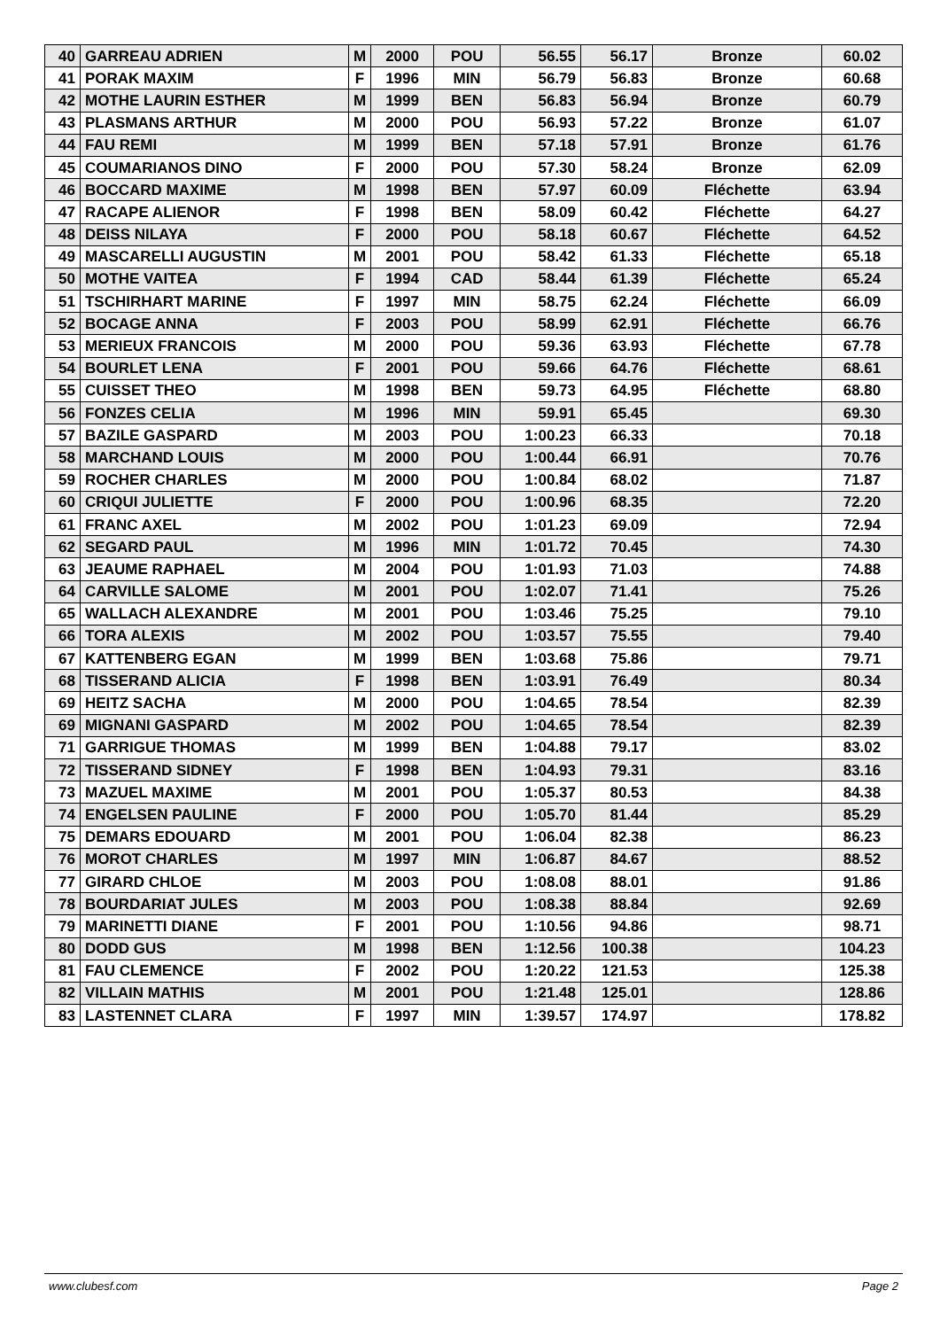| 40 | GARREAU ADRIEN | M | 2000 | POU | 56.55 | 56.17 | Bronze | 60.02 |
| 41 | PORAK MAXIM | F | 1996 | MIN | 56.79 | 56.83 | Bronze | 60.68 |
| 42 | MOTHE LAURIN ESTHER | M | 1999 | BEN | 56.83 | 56.94 | Bronze | 60.79 |
| 43 | PLASMANS ARTHUR | M | 2000 | POU | 56.93 | 57.22 | Bronze | 61.07 |
| 44 | FAU REMI | M | 1999 | BEN | 57.18 | 57.91 | Bronze | 61.76 |
| 45 | COUMARIANOS DINO | F | 2000 | POU | 57.30 | 58.24 | Bronze | 62.09 |
| 46 | BOCCARD MAXIME | M | 1998 | BEN | 57.97 | 60.09 | Fléchette | 63.94 |
| 47 | RACAPE ALIENOR | F | 1998 | BEN | 58.09 | 60.42 | Fléchette | 64.27 |
| 48 | DEISS NILAYA | F | 2000 | POU | 58.18 | 60.67 | Fléchette | 64.52 |
| 49 | MASCARELLI AUGUSTIN | M | 2001 | POU | 58.42 | 61.33 | Fléchette | 65.18 |
| 50 | MOTHE VAITEA | F | 1994 | CAD | 58.44 | 61.39 | Fléchette | 65.24 |
| 51 | TSCHIRHART MARINE | F | 1997 | MIN | 58.75 | 62.24 | Fléchette | 66.09 |
| 52 | BOCAGE ANNA | F | 2003 | POU | 58.99 | 62.91 | Fléchette | 66.76 |
| 53 | MERIEUX FRANCOIS | M | 2000 | POU | 59.36 | 63.93 | Fléchette | 67.78 |
| 54 | BOURLET LENA | F | 2001 | POU | 59.66 | 64.76 | Fléchette | 68.61 |
| 55 | CUISSET THEO | M | 1998 | BEN | 59.73 | 64.95 | Fléchette | 68.80 |
| 56 | FONZES CELIA | M | 1996 | MIN | 59.91 | 65.45 | | 69.30 |
| 57 | BAZILE GASPARD | M | 2003 | POU | 1:00.23 | 66.33 | | 70.18 |
| 58 | MARCHAND LOUIS | M | 2000 | POU | 1:00.44 | 66.91 | | 70.76 |
| 59 | ROCHER CHARLES | M | 2000 | POU | 1:00.84 | 68.02 | | 71.87 |
| 60 | CRIQUI JULIETTE | F | 2000 | POU | 1:00.96 | 68.35 | | 72.20 |
| 61 | FRANC AXEL | M | 2002 | POU | 1:01.23 | 69.09 | | 72.94 |
| 62 | SEGARD PAUL | M | 1996 | MIN | 1:01.72 | 70.45 | | 74.30 |
| 63 | JEAUME RAPHAEL | M | 2004 | POU | 1:01.93 | 71.03 | | 74.88 |
| 64 | CARVILLE SALOME | M | 2001 | POU | 1:02.07 | 71.41 | | 75.26 |
| 65 | WALLACH ALEXANDRE | M | 2001 | POU | 1:03.46 | 75.25 | | 79.10 |
| 66 | TORA ALEXIS | M | 2002 | POU | 1:03.57 | 75.55 | | 79.40 |
| 67 | KATTENBERG EGAN | M | 1999 | BEN | 1:03.68 | 75.86 | | 79.71 |
| 68 | TISSERAND ALICIA | F | 1998 | BEN | 1:03.91 | 76.49 | | 80.34 |
| 69 | HEITZ SACHA | M | 2000 | POU | 1:04.65 | 78.54 | | 82.39 |
| 69 | MIGNANI GASPARD | M | 2002 | POU | 1:04.65 | 78.54 | | 82.39 |
| 71 | GARRIGUE THOMAS | M | 1999 | BEN | 1:04.88 | 79.17 | | 83.02 |
| 72 | TISSERAND SIDNEY | F | 1998 | BEN | 1:04.93 | 79.31 | | 83.16 |
| 73 | MAZUEL MAXIME | M | 2001 | POU | 1:05.37 | 80.53 | | 84.38 |
| 74 | ENGELSEN PAULINE | F | 2000 | POU | 1:05.70 | 81.44 | | 85.29 |
| 75 | DEMARS EDOUARD | M | 2001 | POU | 1:06.04 | 82.38 | | 86.23 |
| 76 | MOROT CHARLES | M | 1997 | MIN | 1:06.87 | 84.67 | | 88.52 |
| 77 | GIRARD CHLOE | M | 2003 | POU | 1:08.08 | 88.01 | | 91.86 |
| 78 | BOURDARIAT JULES | M | 2003 | POU | 1:08.38 | 88.84 | | 92.69 |
| 79 | MARINETTI DIANE | F | 2001 | POU | 1:10.56 | 94.86 | | 98.71 |
| 80 | DODD GUS | M | 1998 | BEN | 1:12.56 | 100.38 | | 104.23 |
| 81 | FAU CLEMENCE | F | 2002 | POU | 1:20.22 | 121.53 | | 125.38 |
| 82 | VILLAIN MATHIS | M | 2001 | POU | 1:21.48 | 125.01 | | 128.86 |
| 83 | LASTENNET CLARA | F | 1997 | MIN | 1:39.57 | 174.97 | | 178.82 |
www.clubesf.com Page 2